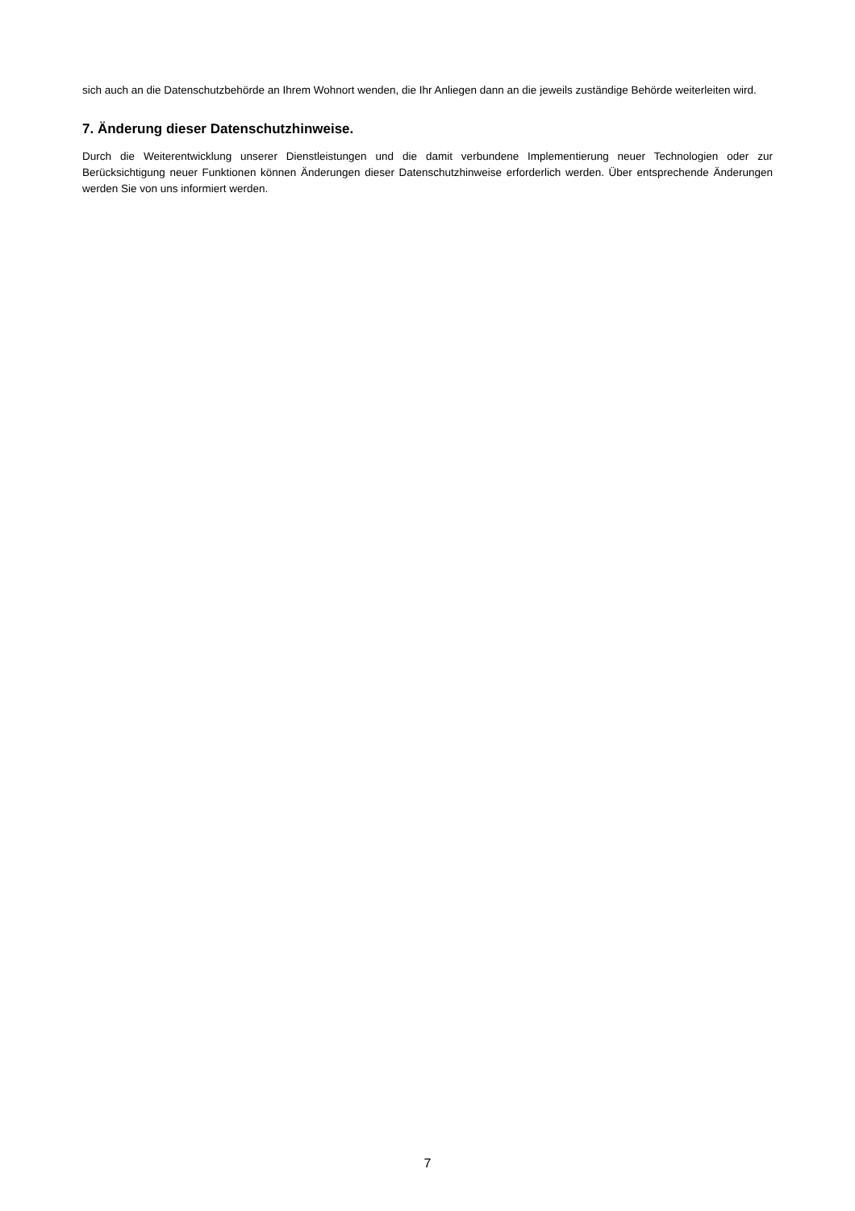sich auch an die Datenschutzbehörde an Ihrem Wohnort wenden, die Ihr Anliegen dann an die jeweils zuständige Behörde weiterleiten wird.
7. Änderung dieser Datenschutzhinweise.
Durch die Weiterentwicklung unserer Dienstleistungen und die damit verbundene Implementierung neuer Technologien oder zur Berücksichtigung neuer Funktionen können Änderungen dieser Datenschutzhinweise erforderlich werden. Über entsprechende Änderungen werden Sie von uns informiert werden.
7